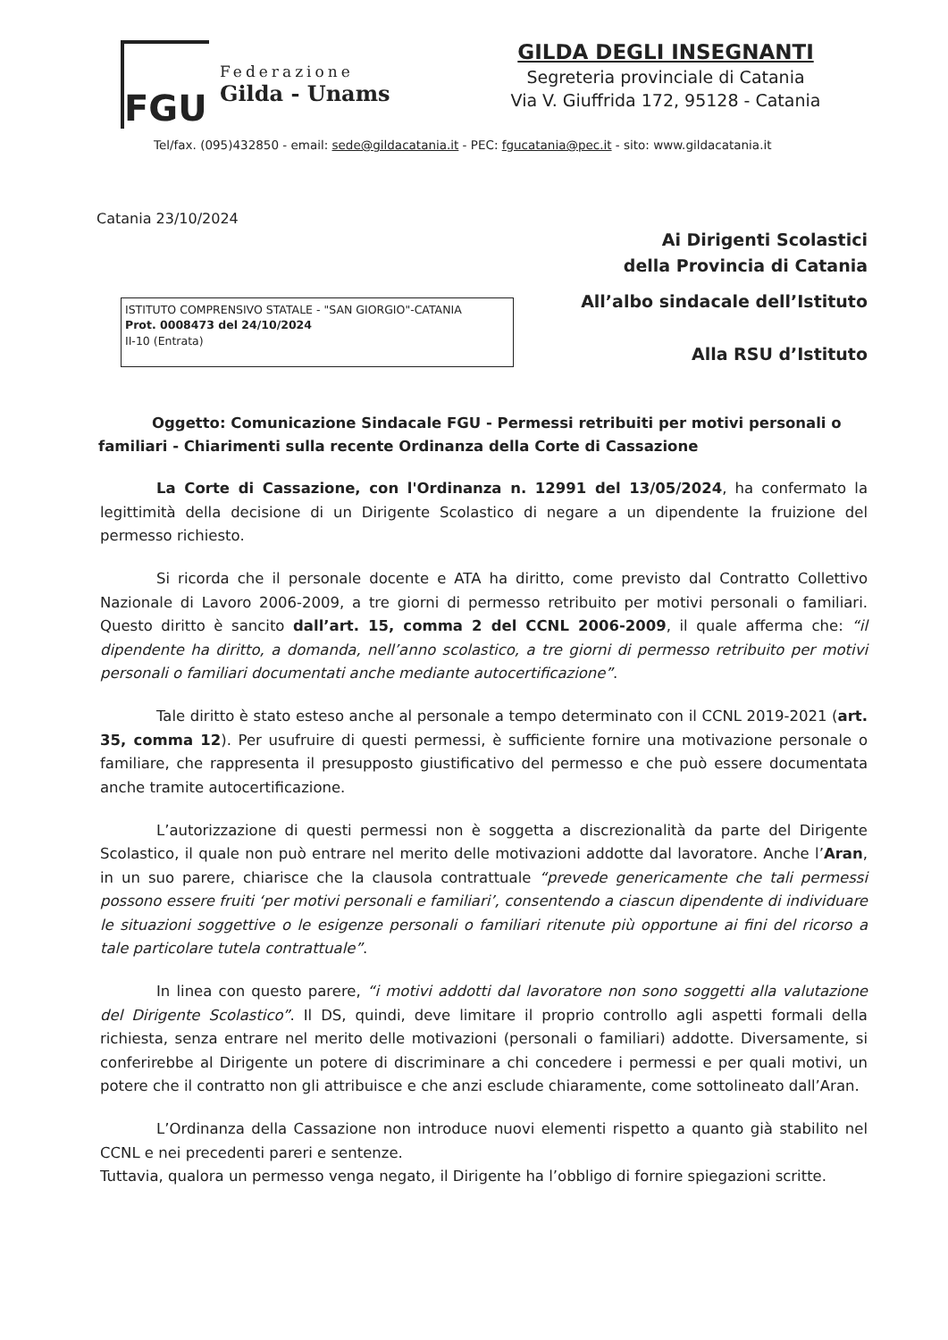FGU
Federazione
Gilda - Unams
GILDA DEGLI INSEGNANTI
Segreteria provinciale di Catania
Via V. Giuffrida 172, 95128 - Catania
Tel/fax. (095)432850 - email: sede@gildacatania.it - PEC: fgucatania@pec.it - sito: www.gildacatania.it
Catania 23/10/2024
Ai Dirigenti Scolastici
della Provincia di Catania
ISTITUTO COMPRENSIVO STATALE - "SAN GIORGIO"-CATANIA
Prot. 0008473 del 24/10/2024
II-10 (Entrata)
All’albo sindacale dell’Istituto
Alla RSU d’Istituto
Oggetto: Comunicazione Sindacale FGU - Permessi retribuiti per motivi personali o familiari - Chiarimenti sulla recente Ordinanza della Corte di Cassazione
La Corte di Cassazione, con l'Ordinanza n. 12991 del 13/05/2024, ha confermato la legittimità della decisione di un Dirigente Scolastico di negare a un dipendente la fruizione del permesso richiesto.
Si ricorda che il personale docente e ATA ha diritto, come previsto dal Contratto Collettivo Nazionale di Lavoro 2006-2009, a tre giorni di permesso retribuito per motivi personali o familiari. Questo diritto è sancito dall’art. 15, comma 2 del CCNL 2006-2009, il quale afferma che: “il dipendente ha diritto, a domanda, nell’anno scolastico, a tre giorni di permesso retribuito per motivi personali o familiari documentati anche mediante autocertificazione”.
Tale diritto è stato esteso anche al personale a tempo determinato con il CCNL 2019-2021 (art. 35, comma 12). Per usufruire di questi permessi, è sufficiente fornire una motivazione personale o familiare, che rappresenta il presupposto giustificativo del permesso e che può essere documentata anche tramite autocertificazione.
L’autorizzazione di questi permessi non è soggetta a discrezionalità da parte del Dirigente Scolastico, il quale non può entrare nel merito delle motivazioni addotte dal lavoratore. Anche l’Aran, in un suo parere, chiarisce che la clausola contrattuale “prevede genericamente che tali permessi possono essere fruiti ‘per motivi personali e familiari’, consentendo a ciascun dipendente di individuare le situazioni soggettive o le esigenze personali o familiari ritenute più opportune ai fini del ricorso a tale particolare tutela contrattuale”.
In linea con questo parere, “i motivi addotti dal lavoratore non sono soggetti alla valutazione del Dirigente Scolastico”. Il DS, quindi, deve limitare il proprio controllo agli aspetti formali della richiesta, senza entrare nel merito delle motivazioni (personali o familiari) addotte. Diversamente, si conferirebbe al Dirigente un potere di discriminare a chi concedere i permessi e per quali motivi, un potere che il contratto non gli attribuisce e che anzi esclude chiaramente, come sottolineato dall’Aran.
L’Ordinanza della Cassazione non introduce nuovi elementi rispetto a quanto già stabilito nel CCNL e nei precedenti pareri e sentenze.
Tuttavia, qualora un permesso venga negato, il Dirigente ha l’obbligo di fornire spiegazioni scritte.